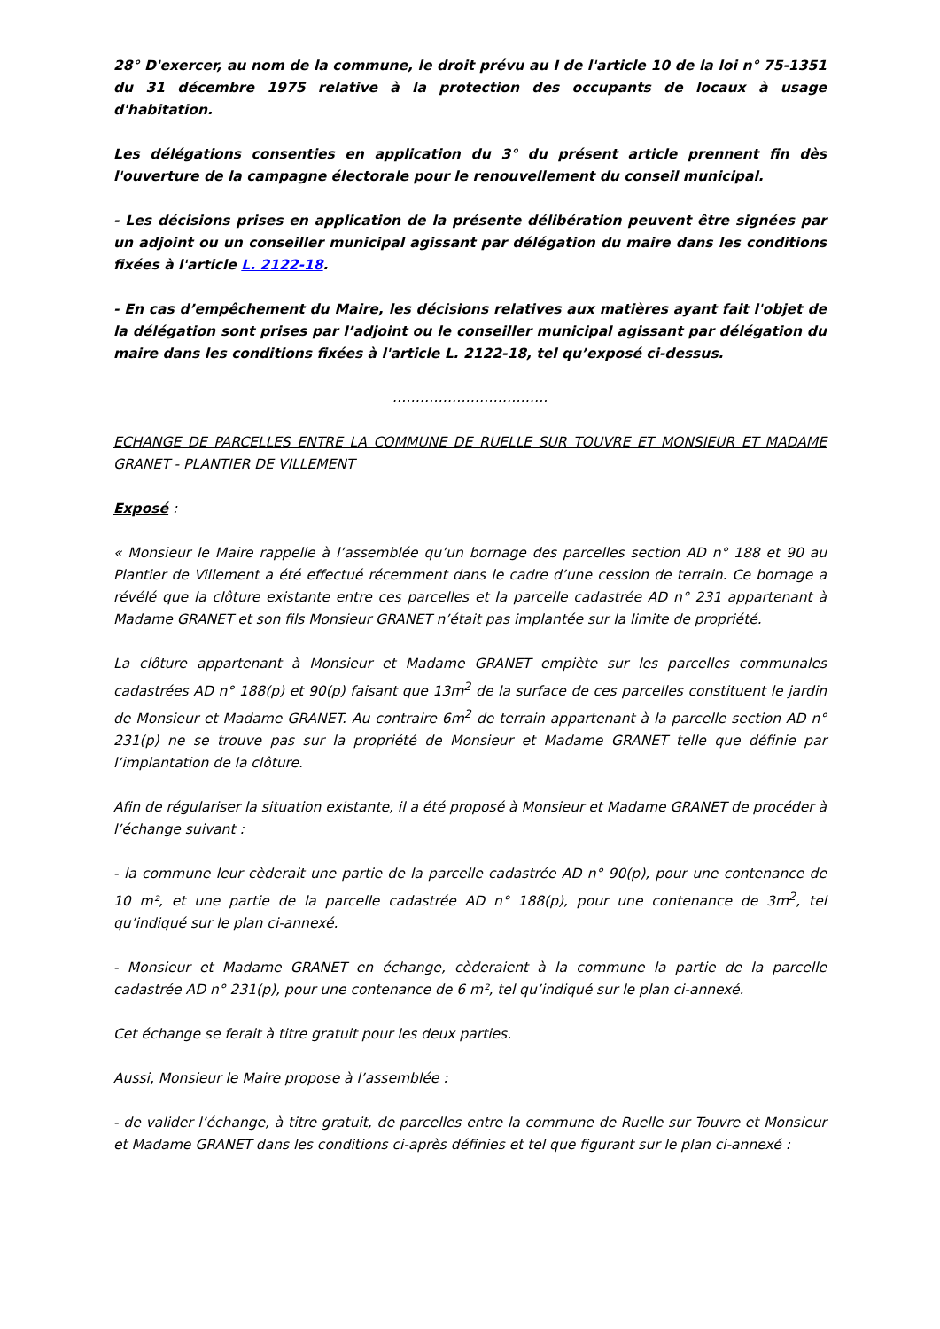28° D'exercer, au nom de la commune, le droit prévu au I de l'article 10 de la loi n° 75-1351 du 31 décembre 1975 relative à la protection des occupants de locaux à usage d'habitation.
Les délégations consenties en application du 3° du présent article prennent fin dès l'ouverture de la campagne électorale pour le renouvellement du conseil municipal.
- Les décisions prises en application de la présente délibération peuvent être signées par un adjoint ou un conseiller municipal agissant par délégation du maire dans les conditions fixées à l'article L. 2122-18.
- En cas d’empêchement du Maire, les décisions relatives aux matières ayant fait l'objet de la délégation sont prises par l’adjoint ou le conseiller municipal agissant par délégation du maire dans les conditions fixées à l'article L. 2122-18, tel qu’exposé ci-dessus.
…………………………….
ECHANGE DE PARCELLES ENTRE LA COMMUNE DE RUELLE SUR TOUVRE ET MONSIEUR ET MADAME GRANET - PLANTIER DE VILLEMENT
Exposé :
« Monsieur le Maire rappelle à l’assemblée qu’un bornage des parcelles section AD n° 188 et 90 au Plantier de Villement a été effectué récemment dans le cadre d’une cession de terrain. Ce bornage a révélé que la clôture existante entre ces parcelles et la parcelle cadastrée AD n° 231 appartenant à Madame GRANET et son fils Monsieur GRANET n’était pas implantée sur la limite de propriété.
La clôture appartenant à Monsieur et Madame GRANET empiète sur les parcelles communales cadastrées AD n° 188(p) et 90(p) faisant que 13m<sup>2</sup> de la surface de ces parcelles constituent le jardin de Monsieur et Madame GRANET. Au contraire 6m<sup>2</sup> de terrain appartenant à la parcelle section AD n° 231(p) ne se trouve pas sur la propriété de Monsieur et Madame GRANET telle que définie par l’implantation de la clôture.
Afin de régulariser la situation existante, il a été proposé à Monsieur et Madame GRANET de procéder à l’échange suivant :
- la commune leur cèderait une partie de la parcelle cadastrée AD n° 90(p), pour une contenance de 10 m², et une partie de la parcelle cadastrée AD n° 188(p), pour une contenance de 3m<sup>2</sup>, tel qu’indiqué sur le plan ci-annexé.
- Monsieur et Madame GRANET en échange, cèderaient à la commune la partie de la parcelle cadastrée AD n° 231(p), pour une contenance de 6 m², tel qu’indiqué sur le plan ci-annexé.
Cet échange se ferait à titre gratuit pour les deux parties.
Aussi, Monsieur le Maire propose à l’assemblée :
- de valider l’échange, à titre gratuit, de parcelles entre la commune de Ruelle sur Touvre et Monsieur et Madame GRANET dans les conditions ci-après définies et tel que figurant sur le plan ci-annexé :